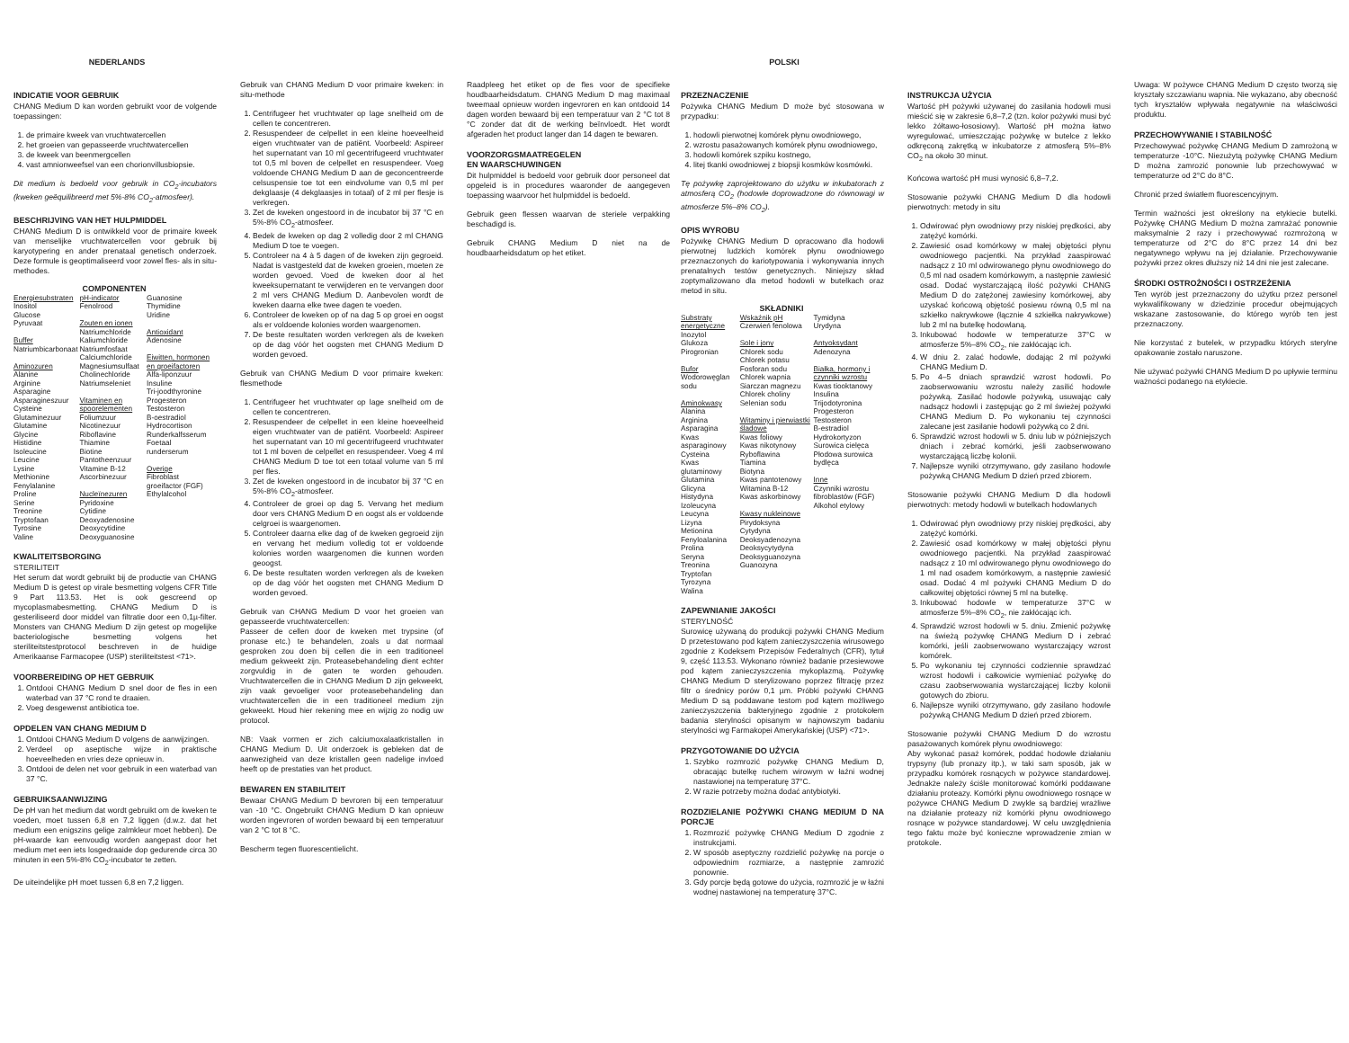NEDERLANDS
INDICATIE VOOR GEBRUIK
CHANG Medium D kan worden gebruikt voor de volgende toepassingen:
1. de primaire kweek van vruchtwatercellen
2. het groeien van gepasseerde vruchtwatercellen
3. de kweek van beenmergcellen
4. vast amnionweefsel van een chorionvillusbiopsie.
Dit medium is bedoeld voor gebruik in CO<sub>2</sub>-incubators (kweken geëquilibreerd met 5%-8% CO<sub>2</sub>-atmosfeer).
BESCHRIJVING VAN HET HULPMIDDEL
CHANG Medium D is ontwikkeld voor de primaire kweek van menselijke vruchtwatercellen voor gebruik bij karyotypering en ander prenataal genetisch onderzoek. Deze formule is geoptimaliseerd voor zowel fles- als in situ-methodes.
| COMPONENTEN | | |
| --- | --- | --- |
| Energiesubstraten Inositol Glucose Pyruvaat Buffer Natriumbicarbonaat Aminozuren Alanine Arginine Asparagine Asparagineszuur Cysteine Glutaminezuur Glutamine Glycine Histidine Isoleucine Leucine Lysine Methionine Fenylalanine Proline Serine Treonine Tryptofaan Tyrosine Valine | pH-indicator Fenolrood Zouten en ionen Natriumchloride Kaliumchloride Natriumfosfaat Calciumchloride Magnesiumsulfaat Cholinechloride Natriumseleniet Vitaminen en spoorelementen Foliumzuur Nicotinezuur Riboflavine Thiamine Biotine Pantotheenzuur Vitamine B-12 Ascorbinezuur Nucleïnezuren Pyridoxine Cytidine Deoxyadenosine Deoxycytidine Deoxyguanosine | Guanosine Thymidine Uridine Antioxidant Adenosine Eiwitten, hormonen en groeifactoren Alfa-liponzuur Insuline Tri-joodthyronine Progesteron Testosteron B-oestradiol Hydrocortison Runderkalfsserum Foetaal runderserum Overige Fibroblast groeifactor (FGF) Ethylalcohol |
KWALITEITSBORGING
STERILITEIT
Het serum dat wordt gebruikt bij de productie van CHANG Medium D is getest op virale besmetting volgens CFR Title 9 Part 113.53. Het is ook gescreend op mycoplasmabesmetting. CHANG Medium D is gesteriliseerd door middel van filtratie door een 0,1µ-filter. Monsters van CHANG Medium D zijn getest op mogelijke bacteriologische besmetting volgens het steriliteitstestprotocol beschreven in de huidige Amerikaanse Farmacopee (USP) steriliteitstest <71>.
VOORBEREIDING OP HET GEBRUIK
1. Ontdooi CHANG Medium D snel door de fles in een waterbad van 37 °C rond te draaien.
2. Voeg desgewenst antibiotica toe.
OPDELEN VAN CHANG MEDIUM D
1. Ontdooi CHANG Medium D volgens de aanwijzingen.
2. Verdeel op aseptische wijze in praktische hoeveelheden en vries deze opnieuw in.
3. Ontdooi de delen net voor gebruik in een waterbad van 37 °C.
GEBRUIKSAANWIJZING
De pH van het medium dat wordt gebruikt om de kweken te voeden, moet tussen 6,8 en 7,2 liggen (d.w.z. dat het medium een enigszins gelige zalmkleur moet hebben). De pH-waarde kan eenvoudig worden aangepast door het medium met een iets losgedraaide dop gedurende circa 30 minuten in een 5%-8% CO<sub>2</sub>-incubator te zetten.
De uiteindelijke pH moet tussen 6,8 en 7,2 liggen.
Gebruik van CHANG Medium D voor primaire kweken: in situ-methode
1. Centrifugeer het vruchtwater op lage snelheid om de cellen te concentreren.
2. Resuspendeer de celpellet in een kleine hoeveelheid eigen vruchtwater van de patiënt. Voorbeeld: Aspireer het supernatant van 10 ml gecentrifugeerd vruchtwater tot 0,5 ml boven de celpellet en resuspendeer. Voeg voldoende CHANG Medium D aan de geconcentreerde celsuspensie toe tot een eindvolume van 0,5 ml per dekglaasje (4 dekglaasjes in totaal) of 2 ml per flesje is verkregen.
3. Zet de kweken ongestoord in de incubator bij 37 °C en 5%-8% CO<sub>2</sub>-atmosfeer.
4. Bedek de kweken op dag 2 volledig door 2 ml CHANG Medium D toe te voegen.
5. Controleer na 4 à 5 dagen of de kweken zijn gegroeid. Nadat is vastgesteld dat de kweken groeien, moeten ze worden gevoed. Voed de kweken door al het kweeksupernatant te verwijderen en te vervangen door 2 ml vers CHANG Medium D. Aanbevolen wordt de kweken daarna elke twee dagen te voeden.
6. Controleer de kweken op of na dag 5 op groei en oogst als er voldoende kolonies worden waargenomen.
7. De beste resultaten worden verkregen als de kweken op de dag vóór het oogsten met CHANG Medium D worden gevoed.
Gebruik van CHANG Medium D voor primaire kweken: flesmethode
1. Centrifugeer het vruchtwater op lage snelheid om de cellen te concentreren.
2. Resuspendeer de celpellet in een kleine hoeveelheid eigen vruchtwater van de patiënt. Voorbeeld: Aspireer het supernatant van 10 ml gecentrifugeerd vruchtwater tot 1 ml boven de celpellet en resuspendeer. Voeg 4 ml CHANG Medium D toe tot een totaal volume van 5 ml per fles.
3. Zet de kweken ongestoord in de incubator bij 37 °C en 5%-8% CO<sub>2</sub>-atmosfeer.
4. Controleer de groei op dag 5. Vervang het medium door vers CHANG Medium D en oogst als er voldoende celgroei is waargenomen.
5. Controleer daarna elke dag of de kweken gegroeid zijn en vervang het medium volledig tot er voldoende kolonies worden waargenomen die kunnen worden geoogst.
6. De beste resultaten worden verkregen als de kweken op de dag vóór het oogsten met CHANG Medium D worden gevoed.
Gebruik van CHANG Medium D voor het groeien van gepasseerde vruchtwatercellen:
Passeer de cellen door de kweken met trypsine (of pronase etc.) te behandelen, zoals u dat normaal gesproken zou doen bij cellen die in een traditioneel medium gekweekt zijn. Proteasebehandeling dient echter zorgvuldig in de gaten te worden gehouden. Vruchtwatercellen die in CHANG Medium D zijn gekweekt, zijn vaak gevoeliger voor proteasebehandeling dan vruchtwatercellen die in een traditioneel medium zijn gekweekt. Houd hier rekening mee en wijzig zo nodig uw protocol.
NB: Vaak vormen er zich calciumoxalaatkristallen in CHANG Medium D. Uit onderzoek is gebleken dat de aanwezigheid van deze kristallen geen nadelige invloed heeft op de prestaties van het product.
BEWAREN EN STABILITEIT
Bewaar CHANG Medium D bevroren bij een temperatuur van -10 °C. Ongebruikt CHANG Medium D kan opnieuw worden ingevroren of worden bewaard bij een temperatuur van 2 °C tot 8 °C.
Bescherm tegen fluorescentielicht.
Raadpleeg het etiket op de fles voor de specifieke houdbaarheidsdatum. CHANG Medium D mag maximaal tweemaal opnieuw worden ingevroren en kan ontdooid 14 dagen worden bewaard bij een temperatuur van 2 °C tot 8 °C zonder dat dit de werking beïnvloedt. Het wordt afgeraden het product langer dan 14 dagen te bewaren.
VOORZORGSMAATREGELEN
EN WAARSCHUWINGEN
Dit hulpmiddel is bedoeld voor gebruik door personeel dat opgeleid is in procedures waaronder de aangegeven toepassing waarvoor het hulpmiddel is bedoeld.
Gebruik geen flessen waarvan de steriele verpakking beschadigd is.
Gebruik CHANG Medium D niet na de houdbaarheidsdatum op het etiket.
POLSKI
PRZEZNACZENIE
Pożywka CHANG Medium D może być stosowana w przypadku:
1. hodowli pierwotnej komórek płynu owodniowego,
2. wzrostu pasażowanych komórek płynu owodniowego,
3. hodowli komórek szpiku kostnego,
4. litej tkanki owodniowej z biopsji kosmków kosmówki.
Tę pożywkę zaprojektowano do użytku w inkubatorach z atmosferą CO<sub>2</sub> (hodowle doprowadzone do równowagi w atmosferze 5%–8% CO<sub>2</sub>).
OPIS WYROBU
Pożywkę CHANG Medium D opracowano dla hodowli pierwotnej ludzkich komórek płynu owodniowego przeznaczonych do kariotypowania i wykonywania innych prenatalnych testów genetycznych. Niniejszy skład zoptymalizowano dla metod hodowli w butelkach oraz metod in situ.
| SKŁADNIKI | | |
| --- | --- | --- |
| Substraty energetyczne Inozytol Glukoza Pirogronian Bufor Wodorowęglan sodu Aminokwasy Alanina Arginina Asparagina Kwas asparaginowy Cysteina Kwas glutaminowy Glutamina Glicyna Histydyna Izoleucyna Leucyna Lizyna Metionina Fenyloalanina Prolina Seryna Treonina Tryptofan Tyrozyna Walina | Wskaźnik pH Czerwień fenolowa Sole i jony Chlorek sodu Chlorek potasu Fosforan sodu Chlorek wapnia Siarczan magnezu Chlorek choliny Selenian sodu Witaminy i pierwiastki śladowe Kwas foliowy Kwas nikotynowy Ryboflawina Tiamina Biotyna Kwas pantotenowy Witamina B-12 Kwas askorbinowy Kwasy nukleinowe Pirydoksyna Cytydyna Deoksyadenozyna Deoksycytydyna Deoksyguanozyna Guanozyna | Tymidyna Urydyna Antyoksydant Adenozyna Białka, hormony i czynniki wzrostu Kwas tiooktanowy Insulina Trijodotyronina Progesteron Testosteron B-estradiol Hydrokortyzon Surowica cielęca Płodowa surowica bydlęca Inne Czynniki wzrostu fibroblastów (FGF) Alkohol etylowy |
ZAPEWNIANIE JAKOŚCI
STERYLNOŚĆ
Surowicę używaną do produkcji pożywki CHANG Medium D przetestowano pod kątem zanieczyszczenia wirusowego zgodnie z Kodeksem Przepisów Federalnych (CFR), tytuł 9, część 113.53. Wykonano również badanie przesiewowe pod kątem zanieczyszczenia mykoplazmą. Pożywkę CHANG Medium D sterylizowano poprzez filtrację przez filtr o średnicy porów 0,1 µm. Próbki pożywki CHANG Medium D są poddawane testom pod kątem możliwego zanieczyszczenia bakteryjnego zgodnie z protokołem badania sterylności opisanym w najnowszym badaniu sterylności wg Farmakopei Amerykańskiej (USP) <71>.
PRZYGOTOWANIE DO UŻYCIA
1. Szybko rozmrozić pożywkę CHANG Medium D, obracając butelkę ruchem wirowym w łaźni wodnej nastawionej na temperaturę 37°C.
2. W razie potrzeby można dodać antybiotyki.
ROZDZIELANIE POŻYWKI CHANG MEDIUM D NA PORCJE
1. Rozmrozić pożywkę CHANG Medium D zgodnie z instrukcjami.
2. W sposób aseptyczny rozdzielić pożywkę na porcje o odpowiednim rozmiarze, a następnie zamrozić ponownie.
3. Gdy porcje będą gotowe do użycia, rozmrozić je w łaźni wodnej nastawionej na temperaturę 37°C.
INSTRUKCJA UŻYCIA
Wartość pH pożywki używanej do zasilania hodowli musi mieścić się w zakresie 6,8–7,2 (tzn. kolor pożywki musi być lekko żółtawo-łososiowy). Wartość pH można łatwo wyregulować, umieszczając pożywkę w butelce z lekko odkręconą zakrętką w inkubatorze z atmosferą 5%–8% CO<sub>2</sub> na około 30 minut.
Końcowa wartość pH musi wynosić 6,8–7,2.
Stosowanie pożywki CHANG Medium D dla hodowli pierwotnych: metody in situ
1. Odwirować płyn owodniowy przy niskiej prędkości, aby zatężyć komórki.
2. Zawiesić osad komórkowy w małej objętości płynu owodniowego pacjentki. Na przykład zaaspirować nadsącz z 10 ml odwirowanego płynu owodniowego do 0,5 ml nad osadem komórkowym, a następnie zawiesić osad. Dodać wystarczającą ilość pożywki CHANG Medium D do zatężonej zawiesiny komórkowej, aby uzyskać końcową objętość posiewu równą 0,5 ml na szkiełko nakrywkowe (łącznie 4 szkiełka nakrywkowe) lub 2 ml na butelkę hodowlaną.
3. Inkubować hodowle w temperaturze 37°C w atmosferze 5%–8% CO<sub>2</sub>, nie zakłócając ich.
4. W dniu 2. zalać hodowle, dodając 2 ml pożywki CHANG Medium D.
5. Po 4–5 dniach sprawdzić wzrost hodowli. Po zaobserwowaniu wzrostu należy zasilić hodowle pożywką. Zasilać hodowle pożywką, usuwając cały nadsącz hodowli i zastępując go 2 ml świeżej pożywki CHANG Medium D. Po wykonaniu tej czynności zalecane jest zasilanie hodowli pożywką co 2 dni.
6. Sprawdzić wzrost hodowli w 5. dniu lub w późniejszych dniach i zebrać komórki, jeśli zaobserwowano wystarczającą liczbę kolonii.
7. Najlepsze wyniki otrzymywano, gdy zasilano hodowle pożywką CHANG Medium D dzień przed zbiorem.
Stosowanie pożywki CHANG Medium D dla hodowli pierwotnych: metody hodowli w butelkach hodowlanych
1. Odwirować płyn owodniowy przy niskiej prędkości, aby zatężyć komórki.
2. Zawiesić osad komórkowy w małej objętości płynu owodniowego pacjentki. Na przykład zaaspirować nadsącz z 10 ml odwirowanego płynu owodniowego do 1 ml nad osadem komórkowym, a następnie zawiesić osad. Dodać 4 ml pożywki CHANG Medium D do całkowitej objętości równej 5 ml na butelkę.
3. Inkubować hodowle w temperaturze 37°C w atmosferze 5%–8% CO<sub>2</sub>, nie zakłócając ich.
4. Sprawdzić wzrost hodowli w 5. dniu. Zmienić pożywkę na świeżą pożywkę CHANG Medium D i zebrać komórki, jeśli zaobserwowano wystarczający wzrost komórek.
5. Po wykonaniu tej czynności codziennie sprawdzać wzrost hodowli i całkowicie wymieniać pożywkę do czasu zaobserwowania wystarczającej liczby kolonii gotowych do zbioru.
6. Najlepsze wyniki otrzymywano, gdy zasilano hodowle pożywką CHANG Medium D dzień przed zbiorem.
Stosowanie pożywki CHANG Medium D do wzrostu pasażowanych komórek płynu owodniowego:
Aby wykonać pasaż komórek, poddać hodowle działaniu trypsyny (lub pronazy itp.), w taki sam sposób, jak w przypadku komórek rosnących w pożywce standardowej. Jednakże należy ściśle monitorować komórki poddawane działaniu proteazy. Komórki płynu owodniowego rosnące w pożywce CHANG Medium D zwykle są bardziej wrażliwe na działanie proteazy niż komórki płynu owodniowego rosnące w pożywce standardowej. W celu uwzględnienia tego faktu może być konieczne wprowadzenie zmian w protokole.
Uwaga: W pożywce CHANG Medium D często tworzą się kryształy szczawianu wapnia. Nie wykazano, aby obecność tych kryształów wpływała negatywnie na właściwości produktu.
PRZECHOWYWANIE I STABILNOŚĆ
Przechowywać pożywkę CHANG Medium D zamrożoną w temperaturze -10°C. Niezużytą pożywkę CHANG Medium D można zamrozić ponownie lub przechowywać w temperaturze od 2°C do 8°C.
Chronić przed światłem fluorescencyjnym.
Termin ważności jest określony na etykiecie butelki. Pożywkę CHANG Medium D można zamrażać ponownie maksymalnie 2 razy i przechowywać rozmrożoną w temperaturze od 2°C do 8°C przez 14 dni bez negatywnego wpływu na jej działanie. Przechowywanie pożywki przez okres dłuższy niż 14 dni nie jest zalecane.
ŚRODKI OSTROŻNOŚCI I OSTRZEŻENIA
Ten wyrób jest przeznaczony do użytku przez personel wykwalifikowany w dziedzinie procedur obejmujących wskazane zastosowanie, do którego wyrób ten jest przeznaczony.
Nie korzystać z butelek, w przypadku których sterylne opakowanie zostało naruszone.
Nie używać pożywki CHANG Medium D po upływie terminu ważności podanego na etykiecie.